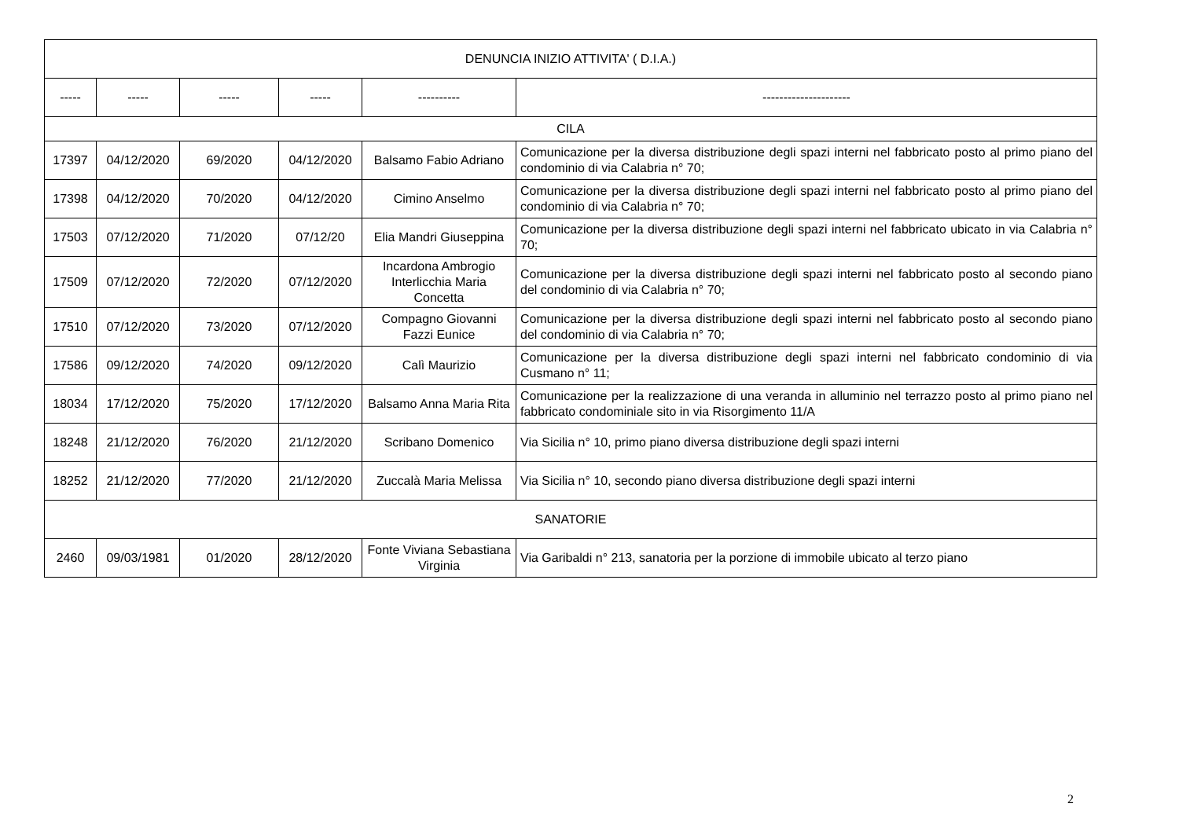| DENUNCIA INIZIO ATTIVITA' ( D.I.A.) | | | | | |
| ----- | ----- | ----- | ----- | ---------- | --------------------- |
| CILA | | | | | |
| 17397 | 04/12/2020 | 69/2020 | 04/12/2020 | Balsamo Fabio Adriano | Comunicazione per la diversa distribuzione degli spazi interni nel fabbricato posto al primo piano del condominio di via Calabria n° 70; |
| 17398 | 04/12/2020 | 70/2020 | 04/12/2020 | Cimino Anselmo | Comunicazione per la diversa distribuzione degli spazi interni nel fabbricato posto al primo piano del condominio di via Calabria n° 70; |
| 17503 | 07/12/2020 | 71/2020 | 07/12/20 | Elia Mandri Giuseppina | Comunicazione per la diversa distribuzione degli spazi interni nel fabbricato ubicato in via Calabria n° 70; |
| 17509 | 07/12/2020 | 72/2020 | 07/12/2020 | Incardona Ambrogio Interlicchia Maria Concetta | Comunicazione per la diversa distribuzione degli spazi interni nel fabbricato posto al secondo piano del condominio di via Calabria n° 70; |
| 17510 | 07/12/2020 | 73/2020 | 07/12/2020 | Compagno Giovanni Fazzi Eunice | Comunicazione per la diversa distribuzione degli spazi interni nel fabbricato posto al secondo piano del condominio di via Calabria n° 70; |
| 17586 | 09/12/2020 | 74/2020 | 09/12/2020 | Calì Maurizio | Comunicazione per la diversa distribuzione degli spazi interni nel fabbricato condominio di via Cusmano n° 11; |
| 18034 | 17/12/2020 | 75/2020 | 17/12/2020 | Balsamo Anna Maria Rita | Comunicazione per la realizzazione di una veranda in alluminio nel terrazzo posto al primo piano nel fabbricato condominiale sito in via Risorgimento 11/A |
| 18248 | 21/12/2020 | 76/2020 | 21/12/2020 | Scribano Domenico | Via Sicilia n° 10, primo piano diversa distribuzione degli spazi interni |
| 18252 | 21/12/2020 | 77/2020 | 21/12/2020 | Zuccalà Maria Melissa | Via Sicilia n° 10, secondo piano diversa distribuzione degli spazi interni |
| SANATORIE | | | | | |
| 2460 | 09/03/1981 | 01/2020 | 28/12/2020 | Fonte Viviana Sebastiana Virginia | Via Garibaldi n° 213, sanatoria per la porzione di immobile ubicato al terzo piano |
2